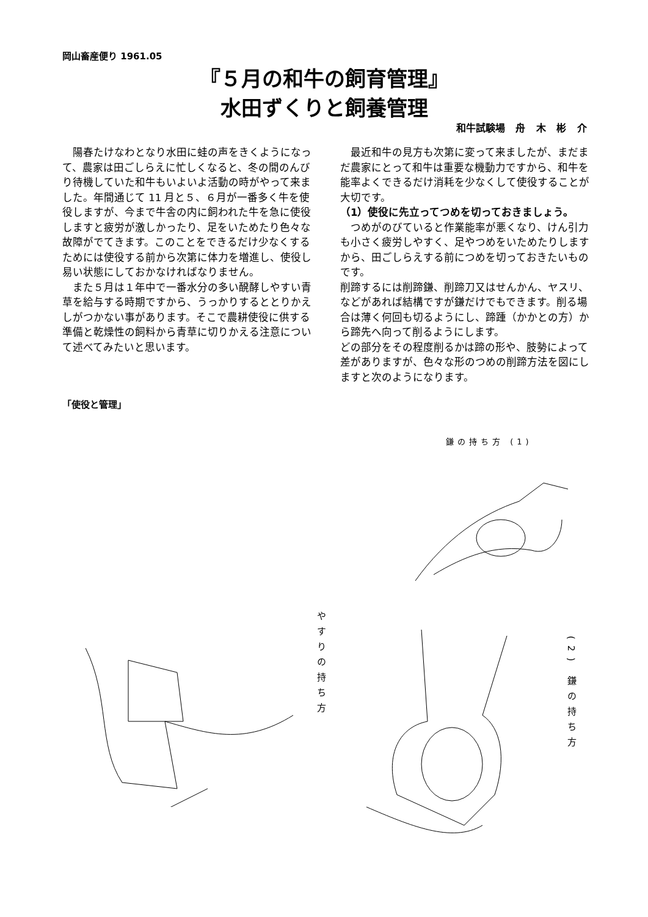岡山畜産便り 1961.05
『５月の和牛の飼育管理』
水田ずくりと飼養管理
和牛試験場 舟 木 彬 介
　陽春たけなわとなり水田に蛙の声をきくようになって、農家は田ごしらえに忙しくなると、冬の間のんびり待機していた和牛もいよいよ活動の時がやって来ました。年間通じて 11 月と５、６月が一番多く牛を使役しますが、今まで牛舎の内に飼われた牛を急に使役しますと疲労が激しかったり、足をいためたり色々な故障がでてきます。このことをできるだけ少なくするためには使役する前から次第に体力を増進し、使役し易い状態にしておかなければなりません。
　また５月は１年中で一番水分の多い醗酵しやすい青草を給与する時期ですから、うっかりするととりかえしがつかない事があります。そこで農耕使役に供する準備と乾燥性の飼料から青草に切りかえる注意について述べてみたいと思います。
　最近和牛の見方も次第に変って来ましたが、まだまだ農家にとって和牛は重要な機動力ですから、和牛を能率よくできるだけ消耗を少なくして使役することが大切です。
（1）使役に先立ってつめを切っておきましょう。
　つめがのびていると作業能率が悪くなり、けん引力も小さく疲労しやすく、足やつめをいためたりしますから、田ごしらえする前につめを切っておきたいものです。
削蹄するには削蹄鎌、削蹄刀又はせんかん、ヤスリ、などがあれば結構ですが鎌だけでもできます。削る場合は薄く何回も切るようにし、蹄踵（かかとの方）から蹄先へ向って削るようにします。
どの部分をその程度削るかは蹄の形や、肢勢によって差がありますが、色々な形のつめの削蹄方法を図にしますと次のようになります。
「使役と管理」
鎌の持ち方 (1)
やすりの持ち方
(2) 鎌の持ち方